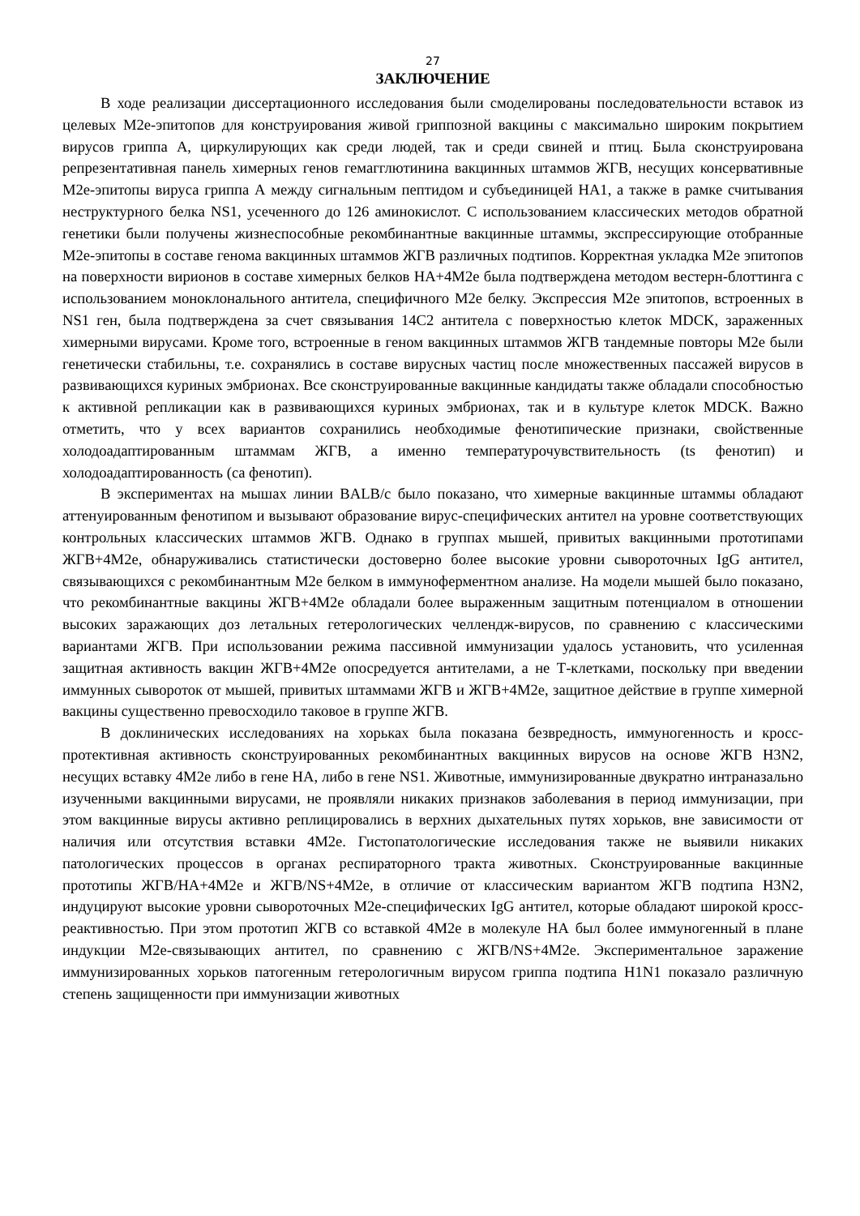27
ЗАКЛЮЧЕНИЕ
В ходе реализации диссертационного исследования были смоделированы последовательности вставок из целевых M2e-эпитопов для конструирования живой гриппозной вакцины с максимально широким покрытием вирусов гриппа А, циркулирующих как среди людей, так и среди свиней и птиц. Была сконструирована репрезентативная панель химерных генов гемагглютинина вакцинных штаммов ЖГВ, несущих консервативные M2e-эпитопы вируса гриппа А между сигнальным пептидом и субъединицей НА1, а также в рамке считывания неструктурного белка NS1, усеченного до 126 аминокислот. С использованием классических методов обратной генетики были получены жизнеспособные рекомбинантные вакцинные штаммы, экспрессирующие отобранные M2e-эпитопы в составе генома вакцинных штаммов ЖГВ различных подтипов. Корректная укладка M2e эпитопов на поверхности вирионов в составе химерных белков НА+4M2e была подтверждена методом вестерн-блоттинга с использованием моноклонального антитела, специфичного M2e белку. Экспрессия M2e эпитопов, встроенных в NS1 ген, была подтверждена за счет связывания 14С2 антитела с поверхностью клеток MDCK, зараженных химерными вирусами. Кроме того, встроенные в геном вакцинных штаммов ЖГВ тандемные повторы M2e были генетически стабильны, т.е. сохранялись в составе вирусных частиц после множественных пассажей вирусов в развивающихся куриных эмбрионах. Все сконструированные вакцинные кандидаты также обладали способностью к активной репликации как в развивающихся куриных эмбрионах, так и в культуре клеток MDCK. Важно отметить, что у всех вариантов сохранились необходимые фенотипические признаки, свойственные холодоадаптированным штаммам ЖГВ, а именно температурочувствительность (ts фенотип) и холодоадаптированность (ca фенотип).
В экспериментах на мышах линии BALB/c было показано, что химерные вакцинные штаммы обладают аттенуированным фенотипом и вызывают образование вирус-специфических антител на уровне соответствующих контрольных классических штаммов ЖГВ. Однако в группах мышей, привитых вакцинными прототипами ЖГВ+4M2e, обнаруживались статистически достоверно более высокие уровни сывороточных IgG антител, связывающихся с рекомбинантным M2e белком в иммуноферментном анализе. На модели мышей было показано, что рекомбинантные вакцины ЖГВ+4M2e обладали более выраженным защитным потенциалом в отношении высоких заражающих доз летальных гетерологических челлендж-вирусов, по сравнению с классическими вариантами ЖГВ. При использовании режима пассивной иммунизации удалось установить, что усиленная защитная активность вакцин ЖГВ+4M2e опосредуется антителами, а не Т-клетками, поскольку при введении иммунных сывороток от мышей, привитых штаммами ЖГВ и ЖГВ+4M2e, защитное действие в группе химерной вакцины существенно превосходило таковое в группе ЖГВ.
В доклинических исследованиях на хорьках была показана безвредность, иммуногенность и кросс-протективная активность сконструированных рекомбинантных вакцинных вирусов на основе ЖГВ H3N2, несущих вставку 4M2e либо в гене НА, либо в гене NS1. Животные, иммунизированные двукратно интраназально изученными вакцинными вирусами, не проявляли никаких признаков заболевания в период иммунизации, при этом вакцинные вирусы активно реплицировались в верхних дыхательных путях хорьков, вне зависимости от наличия или отсутствия вставки 4M2e. Гистопатологические исследования также не выявили никаких патологических процессов в органах респираторного тракта животных. Сконструированные вакцинные прототипы ЖГВ/НА+4M2e и ЖГВ/NS+4M2e, в отличие от классическим вариантом ЖГВ подтипа H3N2, индуцируют высокие уровни сывороточных M2e-специфических IgG антител, которые обладают широкой кросс-реактивностью. При этом прототип ЖГВ со вставкой 4M2e в молекуле НА был более иммуногенный в плане индукции M2e-связывающих антител, по сравнению с ЖГВ/NS+4M2e. Экспериментальное заражение иммунизированных хорьков патогенным гетерологичным вирусом гриппа подтипа H1N1 показало различную степень защищенности при иммунизации животных